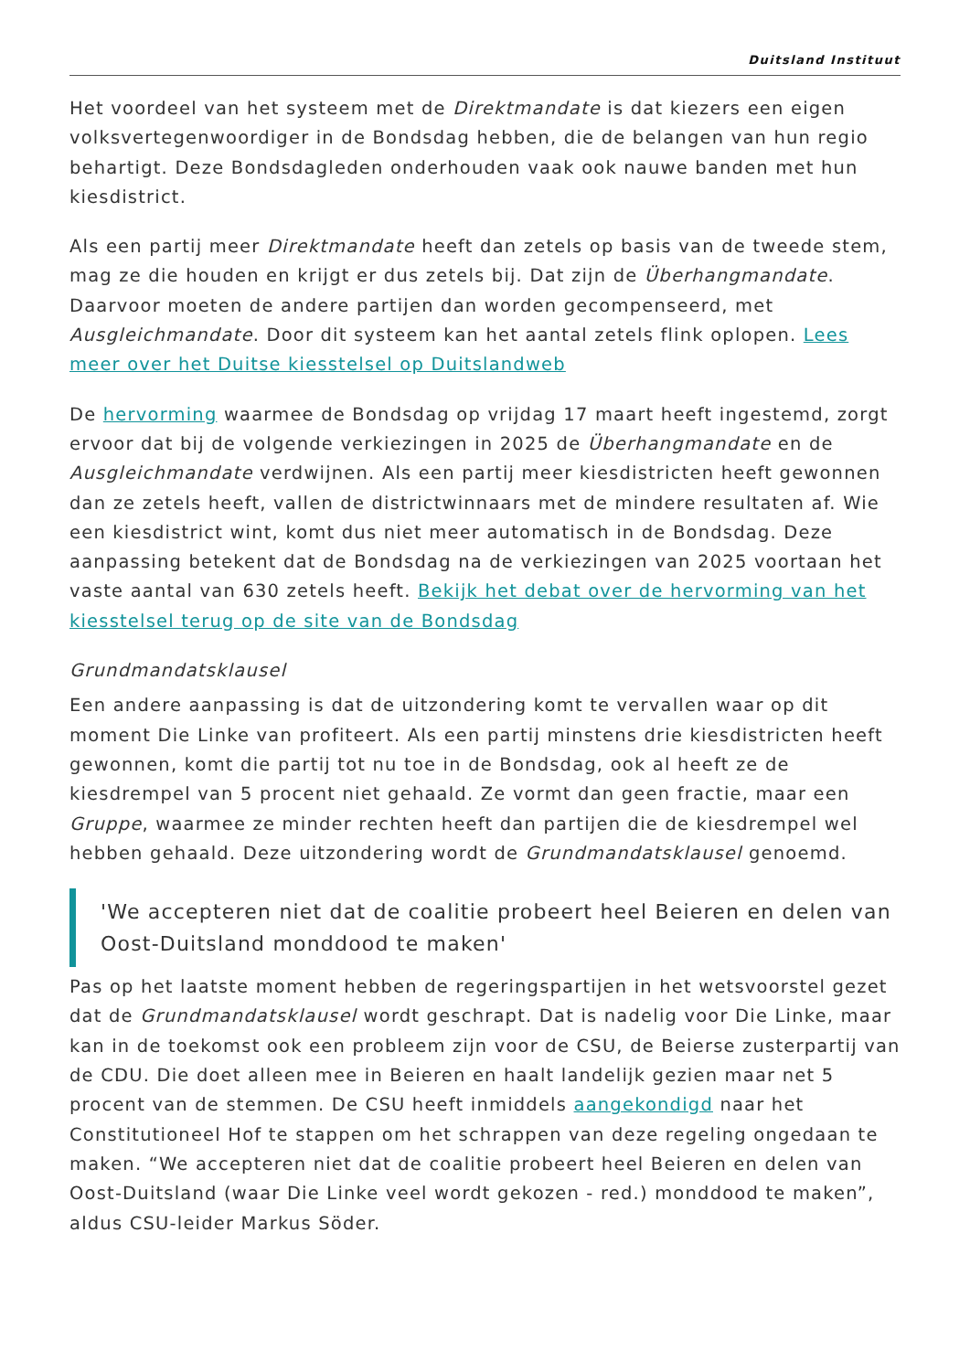Duitsland Instituut
Het voordeel van het systeem met de Direktmandate is dat kiezers een eigen volksvertegenwoordiger in de Bondsdag hebben, die de belangen van hun regio behartigt. Deze Bondsdagleden onderhouden vaak ook nauwe banden met hun kiesdistrict.
Als een partij meer Direktmandate heeft dan zetels op basis van de tweede stem, mag ze die houden en krijgt er dus zetels bij. Dat zijn de Überhangmandate. Daarvoor moeten de andere partijen dan worden gecompenseerd, met Ausgleichmandate. Door dit systeem kan het aantal zetels flink oplopen. Lees meer over het Duitse kiesstelsel op Duitslandweb
De hervorming waarmee de Bondsdag op vrijdag 17 maart heeft ingestemd, zorgt ervoor dat bij de volgende verkiezingen in 2025 de Überhangmandate en de Ausgleichmandate verdwijnen. Als een partij meer kiesdistricten heeft gewonnen dan ze zetels heeft, vallen de districtwinnaars met de mindere resultaten af. Wie een kiesdistrict wint, komt dus niet meer automatisch in de Bondsdag. Deze aanpassing betekent dat de Bondsdag na de verkiezingen van 2025 voortaan het vaste aantal van 630 zetels heeft. Bekijk het debat over de hervorming van het kiesstelsel terug op de site van de Bondsdag
Grundmandatsklausel
Een andere aanpassing is dat de uitzondering komt te vervallen waar op dit moment Die Linke van profiteert. Als een partij minstens drie kiesdistricten heeft gewonnen, komt die partij tot nu toe in de Bondsdag, ook al heeft ze de kiesdrempel van 5 procent niet gehaald. Ze vormt dan geen fractie, maar een Gruppe, waarmee ze minder rechten heeft dan partijen die de kiesdrempel wel hebben gehaald. Deze uitzondering wordt de Grundmandatsklausel genoemd.
'We accepteren niet dat de coalitie probeert heel Beieren en delen van Oost-Duitsland monddood te maken'
Pas op het laatste moment hebben de regeringspartijen in het wetsvoorstel gezet dat de Grundmandatsklausel wordt geschrapt. Dat is nadelig voor Die Linke, maar kan in de toekomst ook een probleem zijn voor de CSU, de Beierse zusterpartij van de CDU. Die doet alleen mee in Beieren en haalt landelijk gezien maar net 5 procent van de stemmen. De CSU heeft inmiddels aangekondigd naar het Constitutioneel Hof te stappen om het schrappen van deze regeling ongedaan te maken. “We accepteren niet dat de coalitie probeert heel Beieren en delen van Oost-Duitsland (waar Die Linke veel wordt gekozen - red.) monddood te maken”, aldus CSU-leider Markus Söder.